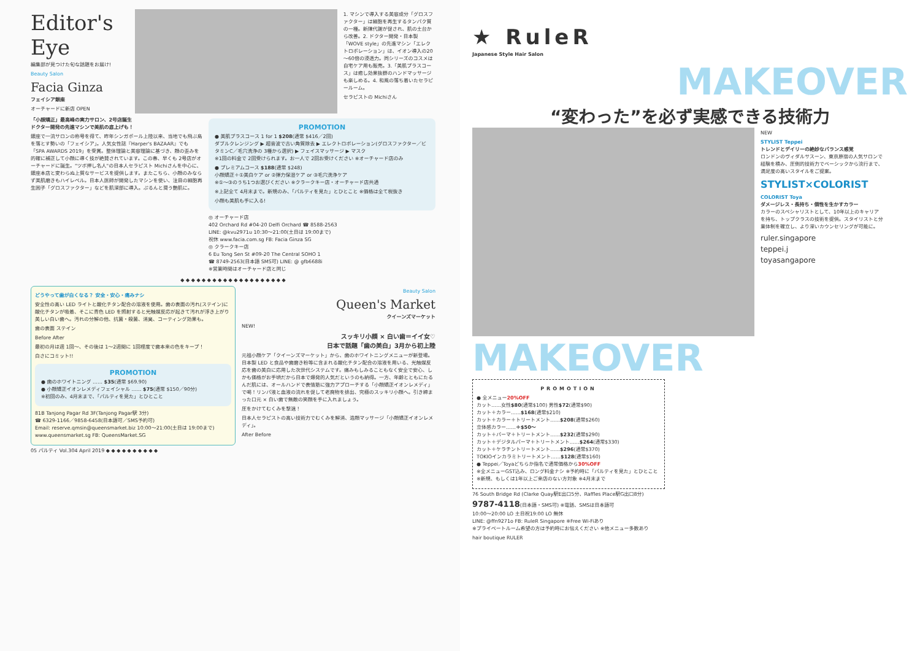Editor's Eye
編集部が見つけた旬な話題をお届け!
Beauty Salon
Facia Ginza
フェイシア銀座
オーチャードに新店 OPEN
1. マシンで導入する美容成分「グロスファクター」は細胞を再生するタンパク質の一種。新陳代謝が促され、肌の土台から改善。2. ドクター開発・日本製「WOVE style」の先進マシン「エレクトロポレーション」は、イオン導入の20～60倍の浸透力。同シリーズのコスメは自宅ケア用も販売。3.「美肌プラスコース」は癒し効果抜群のハンドマッサージも楽しめる。4. 和風の落ち着いたセラピールーム。
セラピストの Michiさん
「小顔矯正」最高峰の実力サロン、2号店誕生
ドクター開発の先進マシンで美肌の底上げも！
銀座で一流サロンの称号を得て、昨年シンガポール上陸以来、当地でも飛ぶ鳥を落とす勢いの「フェイシア」。人気女性誌『Harper's BAZAAR』でも「SPA AWARDS 2019」を受賞。整体理論と美容理論に基づき、顔の歪みを的確に補正して小顔に導く技が絶賛されています。この春、早くも 2号店がオーチャードに誕生。"ツボ押し名人"の日本人セラピスト Michiさんを中心に、銀座本店と変わらぬ上質なサービスを提供します。またこちら、小顔のみならず美肌磨きもハイレベル。日本人医師が開発したマシンを使い、注目の細胞再生因子「グロスファクター」などを肌深部に導入。ぷるんと潤う艶肌に。
PROMOTION
● 美肌プラスコース 1 for 1 $208(通常 $416／2回)
ダブルクレンジング ▶ 超音波で古い角質除去 ▶ エレクトロポレーション(グロスファクター／ビタミンC／毛穴洗浄の 3種から選択) ▶ フェイスマッサージ ▶ マスク
※1回の料金で 2回受けられます。お一人で 2回お受けください ※オーチャード店のみ
● プレミアムコース $188(通常 $248)
小顔矯正＋①美白ケア or ②弾力保湿ケア or ③毛穴洗浄ケア
※①～③のうち1つお選びください ※クラークキー店・オーチャード店共通
※上記全て 4月末まで。新規のみ、「パルティを見た」とひとこと ※価格は全て税抜き
小顔も美肌も手に入る!
◎ オーチャード店
402 Orchard Rd #04-20 Delfi Orchard ☎ 8588-2563
LINE: @kvu2971u 10:30～21:00(土日は 19:00まで)
祝休 www.facia.com.sg FB: Facia Ginza SG
◎ クラークキー店
6 Eu Tong Sen St #09-20 The Central SOHO 1
☎ 8749-2563(日本語 SMS可) LINE: @ gfb6688i
※営業時間はオーチャード店と同じ
◆ ◆ ◆ ◆ ◆ ◆ ◆ ◆ ◆ ◆ ◆ ◆ ◆ ◆ ◆ ◆ ◆ ◆ ◆ ◆
どうやって歯が白くなる？ 安全・安心・痛みナシ
安全性の高い LED ライトと酸化チタン配合の溶液を使用。歯の表面の汚れ(ステイン)に酸化チタンが吸着、そこに青色 LED を照射すると光触媒反応が起きて汚れが浮き上がり美しい白い歯へ。汚れの分解の他、抗菌・殺菌、消臭、コーティング効果も。
歯の表面 ステイン
Before After
最初の月は週 1回～、その後は 1～2週間に 1回程度で歯本来の色をキープ！
白さにコミット!!
PROMOTION
● 歯のホワイトニング …… $35(通常 $69.90)
● 小顔矯正イオンレメディフェイシャル …… $75(通常 $150／90分)
※初回のみ、4月末まで、「パルティを見た」とひとこと
81B Tanjong Pagar Rd 3F(Tanjong Pagar駅 3分)
☎ 6329-1166／9858-6458(日本語可／SMS予約可)
Email: reserve.qmsin@queensmarket.biz 10:00～21:00(土日は 19:00まで)
www.queensmarket.sg FB: QueensMarket.SG
Beauty Salon
Queen's Market
クイーンズマーケット
NEW!
スッキリ小顔 × 白い歯＝イイ女♡
日本で話題「歯の美白」3月から初上陸
元祖小顔ケア「クイーンズマーケット」から、歯のホワイトニングメニューが新登場。日本製 LED と食品や歯磨き粉等に含まれる酸化チタン配合の溶液を用いる、光触媒反応を歯の美白に応用した次世代システムです。痛みもしみることもなく安全で安心、しかも価格がお手頃だから日本で爆発的人気だというのも納得。一方、年齢とともにたるんだ肌には、オールハンドで表情筋に強力アプローチする「小顔矯正イオンレメディ」で喝！リンパ液と血液の流れを促して老廃物を排出、究極のスッキリ小顔へ。引き締まった口元 × 白い歯で無敵の笑顔を手に入れましょう。
圧をかけてむくみを撃退！
日本人セラピストの高い技術力でむくみを解消、造顔マッサージ「小顔矯正イオンレメディ」。
After Before
05 パルティ Vol.304 April 2019 ◆ ◆ ◆ ◆ ◆ ◆ ◆ ◆ ◆ ◆
★ RuleR
Japanese Style Hair Salon
MAKEOVER
“変わった”を必ず実感できる技術力
NEW
STYLIST Teppei
トレンドとデイリーの絶妙なバランス感覚
ロンドンのヴィダルサスーン、東京原宿の人気サロンで経験を積み、圧倒的技術力でベーシックから流行まで、満足度の高いスタイルをご提案。
STYLIST×COLORIST
COLORIST Toya
ダメージレス・長持ち・個性を生かすカラー
カラーのスペシャリストとして、10年以上のキャリアを持ち、トップクラスの技術を提供。スタイリストと分業体制を確立し、より深いカウンセリングが可能に。
ruler.singapore
teppei.j
toyasangapore
MAKEOVER
PROMOTION
● 全メニュー20%OFF
カット……女性$80(通常$100) 男性$72(通常$90)
カット＋カラー……$168(通常$210)
カット＋カラー＋トリートメント……$208(通常$260)
立体感カラー……＋$50～
カット＋パーマ＋トリートメント……$232(通常$290)
カット＋デジタルパーマ＋トリートメント……$264(通常$330)
カット＋ケラチントリートメント……$296(通常$370)
TOKIOインカラミトリートメント……$128(通常$160)
● Teppei／Toyaどちらか指名で通常価格から30%OFF
※全メニューGST込み、ロング料金ナシ ※予約時に「パルティを見た」とひとこと
※新規、もしくは1年以上ご来店のない方対象 ※4月末まで
76 South Bridge Rd (Clarke Quay駅E出口5分、Raffles Place駅G出口8分)
9787-4118(日本語・SMS可) ※電話、SMSは日本語可
10:00～20:00 LO 土日祝19:00 LO 無休
LINE: @ffn9271o FB: RuleR Singapore ※Free Wi-Fiあり
※プライベートルーム希望の方は予約時にお伝えください ※他メニュー多数あり
hair boutique RULER